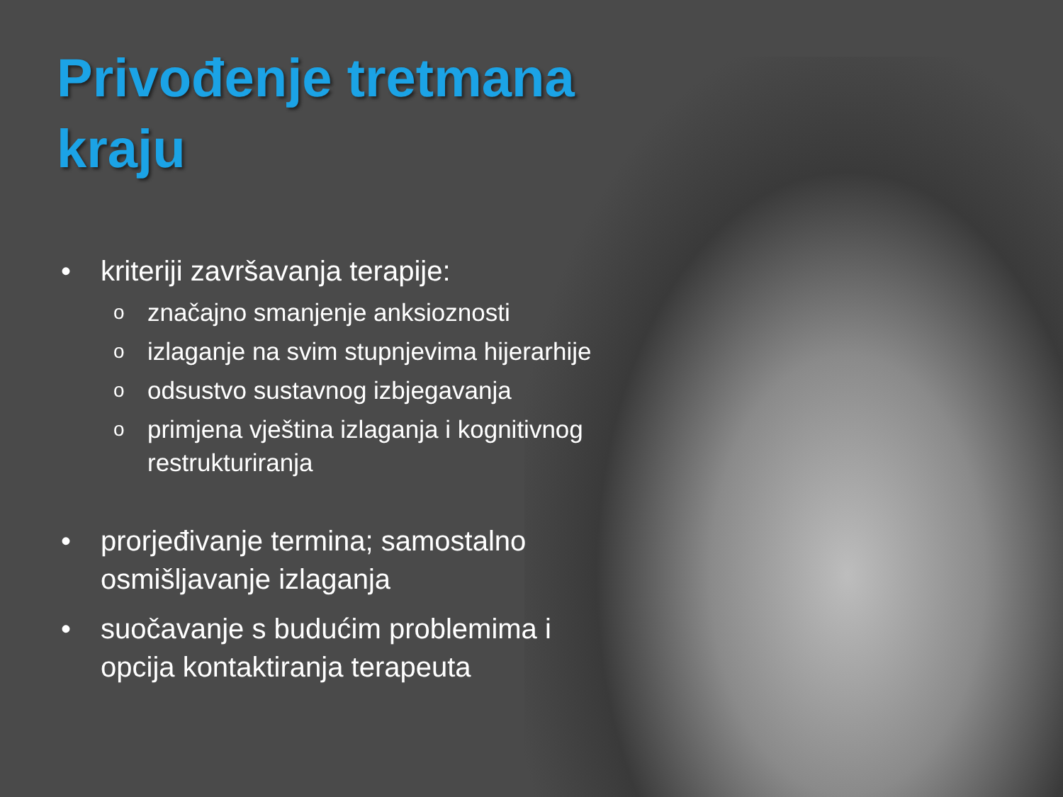Privođenje tretmana kraju
• kriteriji završavanja terapije:
o značajno smanjenje anksioznosti
o izlaganje na svim stupnjevima hijerarhije
o odsustvo sustavnog izbjegavanja
o primjena vještina izlaganja i kognitivnog restrukturiranja
• prorjeđivanje termina; samostalno osmišljavanje izlaganja
• suočavanje s budućim problemima i opcija kontaktiranja terapeuta